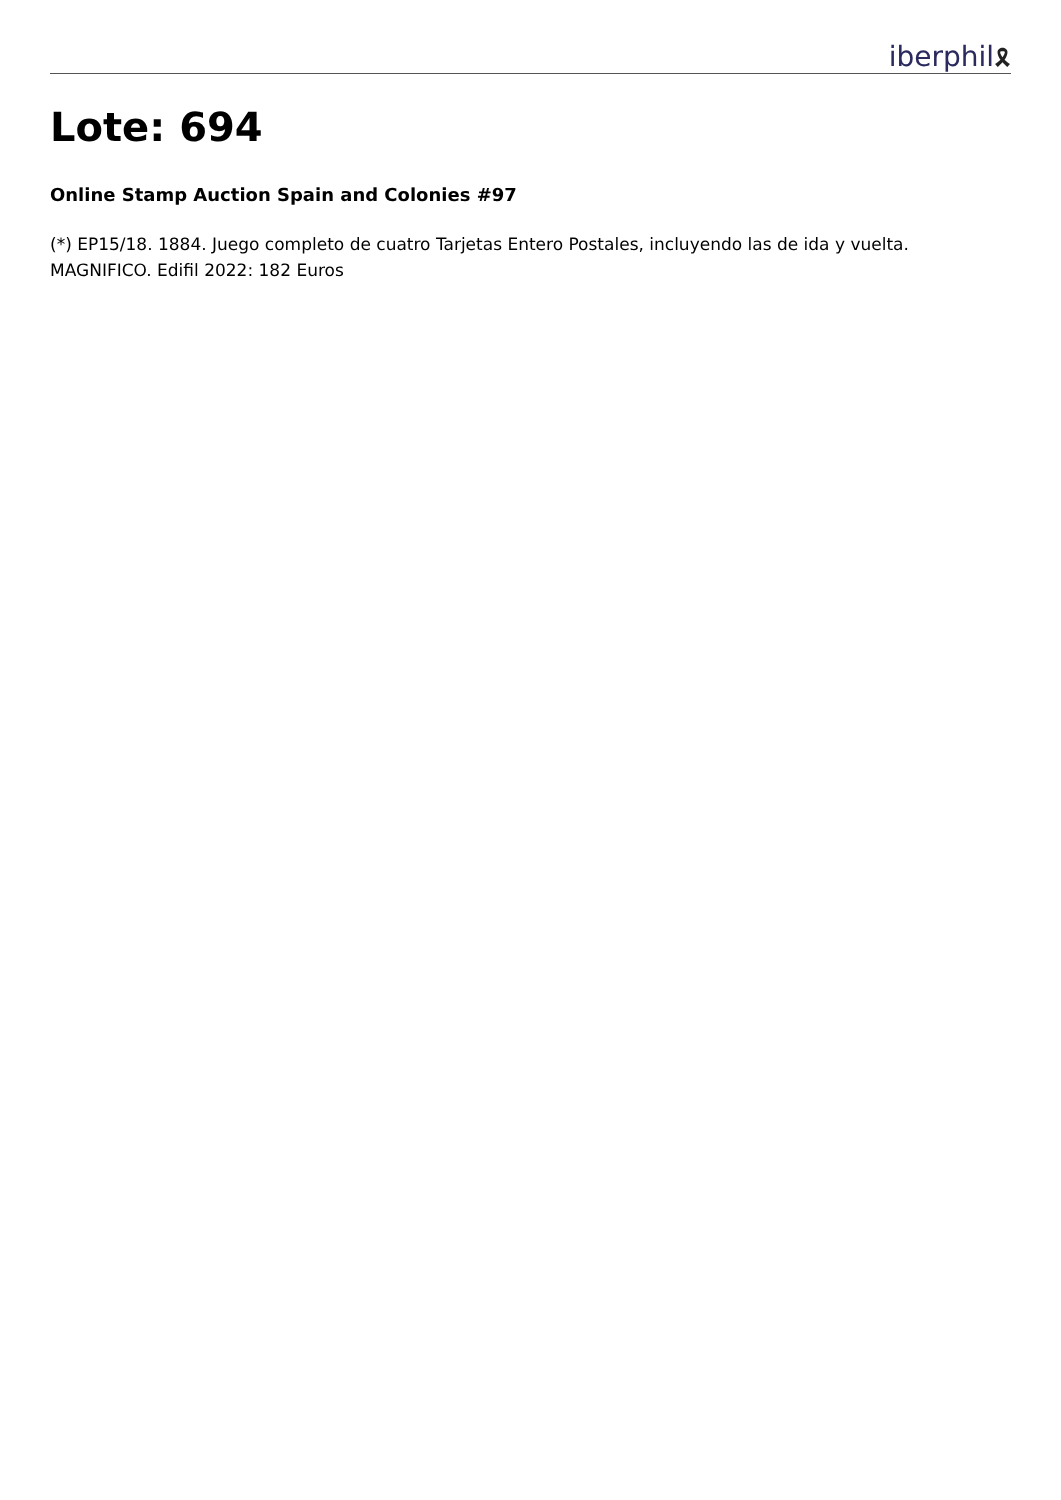iberphil🎗
Lote: 694
Online Stamp Auction Spain and Colonies #97
(*) EP15/18. 1884. Juego completo de cuatro Tarjetas Entero Postales, incluyendo las de ida y vuelta. MAGNIFICO. Edifil 2022: 182 Euros